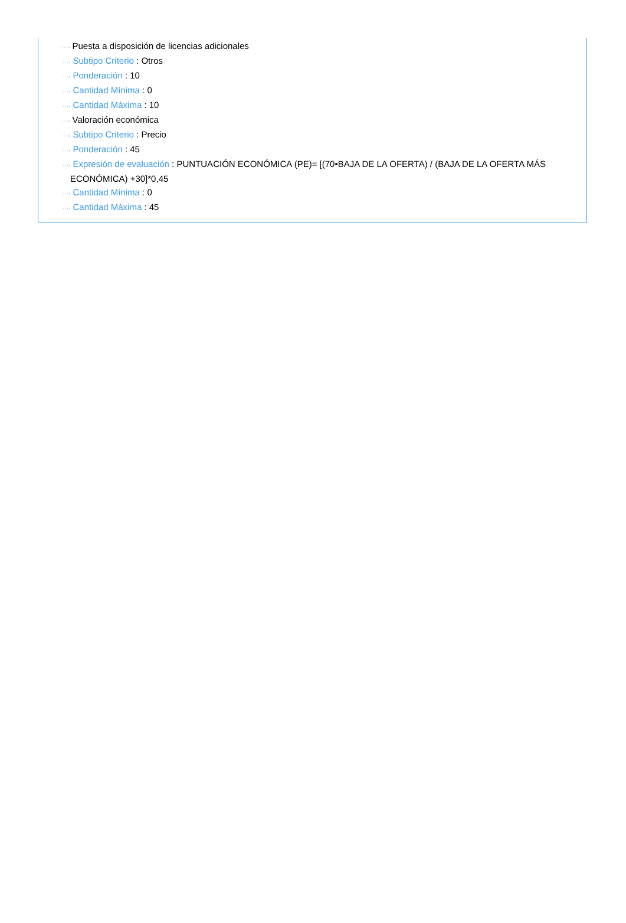···› Puesta a disposición de licencias adicionales
···› Subtipo Criterio : Otros
···› Ponderación : 10
···› Cantidad Mínima : 0
···› Cantidad Máxima : 10
···› Valoración económica
···› Subtipo Criterio : Precio
···› Ponderación : 45
···› Expresión de evaluación : PUNTUACIÓN ECONÓMICA (PE)= [(70•BAJA DE LA OFERTA) / (BAJA DE LA OFERTA MÁS ECONÓMICA) +30]*0,45
···› Cantidad Mínima : 0
···› Cantidad Máxima : 45